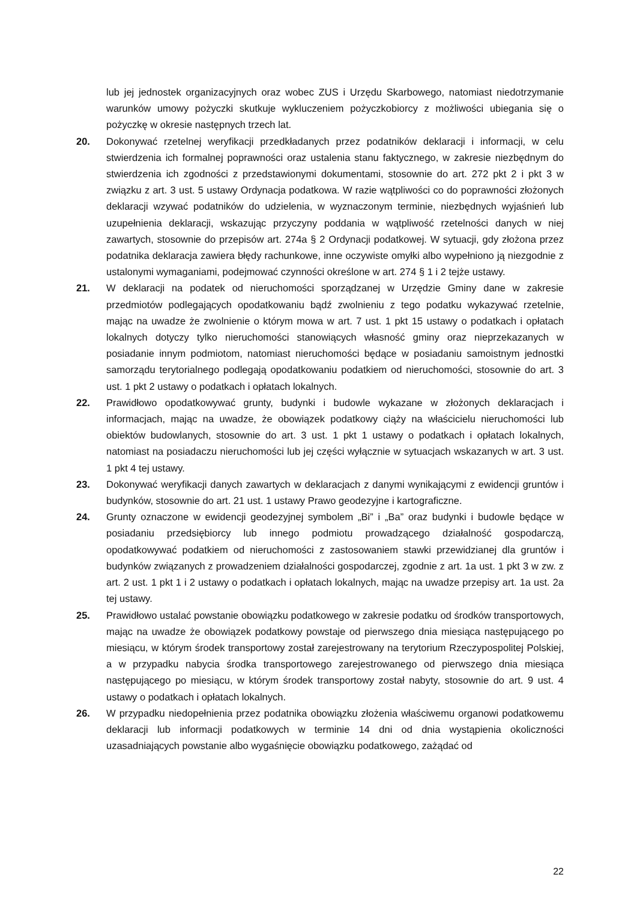lub jej jednostek organizacyjnych oraz wobec ZUS i Urzędu Skarbowego, natomiast niedotrzymanie warunków umowy pożyczki skutkuje wykluczeniem pożyczkobiorcy z możliwości ubiegania się o pożyczkę w okresie następnych trzech lat.
20. Dokonywać rzetelnej weryfikacji przedkładanych przez podatników deklaracji i informacji, w celu stwierdzenia ich formalnej poprawności oraz ustalenia stanu faktycznego, w zakresie niezbędnym do stwierdzenia ich zgodności z przedstawionymi dokumentami, stosownie do art. 272 pkt 2 i pkt 3 w związku z art. 3 ust. 5 ustawy Ordynacja podatkowa. W razie wątpliwości co do poprawności złożonych deklaracji wzywać podatników do udzielenia, w wyznaczonym terminie, niezbędnych wyjaśnień lub uzupełnienia deklaracji, wskazując przyczyny poddania w wątpliwość rzetelności danych w niej zawartych, stosownie do przepisów art. 274a § 2 Ordynacji podatkowej. W sytuacji, gdy złożona przez podatnika deklaracja zawiera błędy rachunkowe, inne oczywiste omyłki albo wypełniono ją niezgodnie z ustalonymi wymaganiami, podejmować czynności określone w art. 274 § 1 i 2 tejże ustawy.
21. W deklaracji na podatek od nieruchomości sporządzanej w Urzędzie Gminy dane w zakresie przedmiotów podlegających opodatkowaniu bądź zwolnieniu z tego podatku wykazywać rzetelnie, mając na uwadze że zwolnienie o którym mowa w art. 7 ust. 1 pkt 15 ustawy o podatkach i opłatach lokalnych dotyczy tylko nieruchomości stanowiących własność gminy oraz nieprzekazanych w posiadanie innym podmiotom, natomiast nieruchomości będące w posiadaniu samoistnym jednostki samorządu terytorialnego podlegają opodatkowaniu podatkiem od nieruchomości, stosownie do art. 3 ust. 1 pkt 2 ustawy o podatkach i opłatach lokalnych.
22. Prawidłowo opodatkowywać grunty, budynki i budowle wykazane w złożonych deklaracjach i informacjach, mając na uwadze, że obowiązek podatkowy ciąży na właścicielu nieruchomości lub obiektów budowlanych, stosownie do art. 3 ust. 1 pkt 1 ustawy o podatkach i opłatach lokalnych, natomiast na posiadaczu nieruchomości lub jej części wyłącznie w sytuacjach wskazanych w art. 3 ust. 1 pkt 4 tej ustawy.
23. Dokonywać weryfikacji danych zawartych w deklaracjach z danymi wynikającymi z ewidencji gruntów i budynków, stosownie do art. 21 ust. 1 ustawy Prawo geodezyjne i kartograficzne.
24. Grunty oznaczone w ewidencji geodezyjnej symbolem „Bi” i „Ba” oraz budynki i budowle będące w posiadaniu przedsiębiorcy lub innego podmiotu prowadzącego działalność gospodarczą, opodatkowywać podatkiem od nieruchomości z zastosowaniem stawki przewidzianej dla gruntów i budynków związanych z prowadzeniem działalności gospodarczej, zgodnie z art. 1a ust. 1 pkt 3 w zw. z art. 2 ust. 1 pkt 1 i 2 ustawy o podatkach i opłatach lokalnych, mając na uwadze przepisy art. 1a ust. 2a tej ustawy.
25. Prawidłowo ustalać powstanie obowiązku podatkowego w zakresie podatku od środków transportowych, mając na uwadze że obowiązek podatkowy powstaje od pierwszego dnia miesiąca następującego po miesiącu, w którym środek transportowy został zarejestrowany na terytorium Rzeczypospolitej Polskiej, a w przypadku nabycia środka transportowego zarejestrowanego od pierwszego dnia miesiąca następującego po miesiącu, w którym środek transportowy został nabyty, stosownie do art. 9 ust. 4 ustawy o podatkach i opłatach lokalnych.
26. W przypadku niedopełnienia przez podatnika obowiązku złożenia właściwemu organowi podatkowemu deklaracji lub informacji podatkowych w terminie 14 dni od dnia wystąpienia okoliczności uzasadniających powstanie albo wygaśnięcie obowiązku podatkowego, zażądać od
22